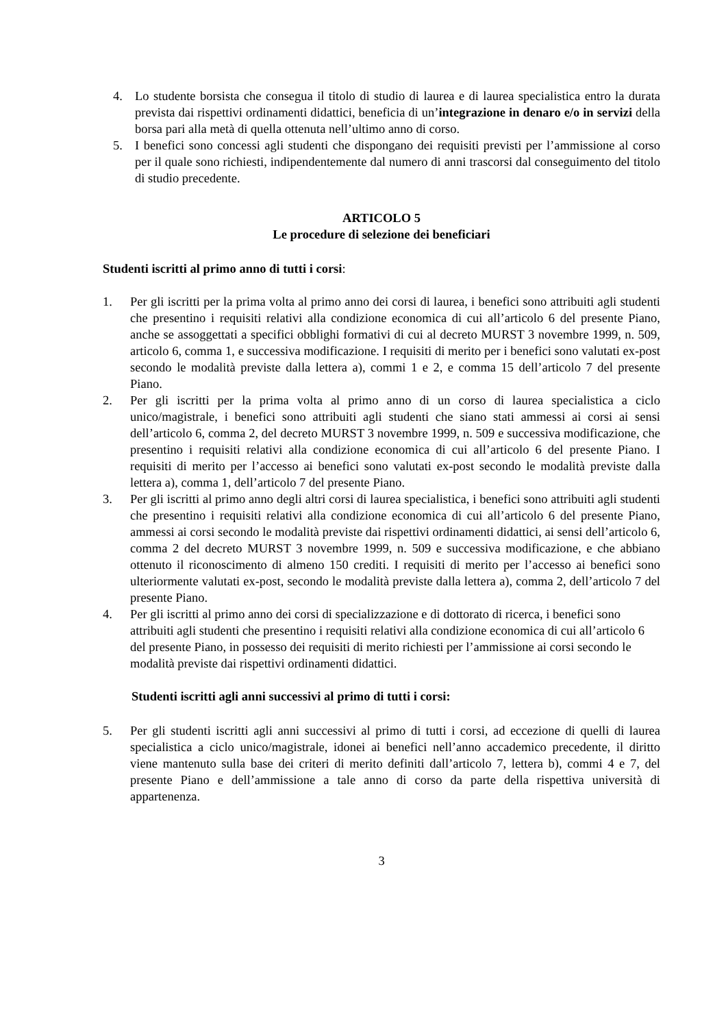4. Lo studente borsista che consegua il titolo di studio di laurea e di laurea specialistica entro la durata prevista dai rispettivi ordinamenti didattici, beneficia di un’integrazione in denaro e/o in servizi della borsa pari alla metà di quella ottenuta nell’ultimo anno di corso.
5. I benefici sono concessi agli studenti che dispongano dei requisiti previsti per l’ammissione al corso per il quale sono richiesti, indipendentemente dal numero di anni trascorsi dal conseguimento del titolo di studio precedente.
ARTICOLO 5
Le procedure di selezione dei beneficiari
Studenti iscritti al primo anno di tutti i corsi:
1. Per gli iscritti per la prima volta al primo anno dei corsi di laurea, i benefici sono attribuiti agli studenti che presentino i requisiti relativi alla condizione economica di cui all’articolo 6 del presente Piano, anche se assoggettati a specifici obblighi formativi di cui al decreto MURST 3 novembre 1999, n. 509, articolo 6, comma 1, e successiva modificazione. I requisiti di merito per i benefici sono valutati ex-post secondo le modalità previste dalla lettera a), commi 1 e 2, e comma 15 dell’articolo 7 del presente Piano.
2. Per gli iscritti per la prima volta al primo anno di un corso di laurea specialistica a ciclo unico/magistrale, i benefici sono attribuiti agli studenti che siano stati ammessi ai corsi ai sensi dell’articolo 6, comma 2, del decreto MURST 3 novembre 1999, n. 509 e successiva modificazione, che presentino i requisiti relativi alla condizione economica di cui all’articolo 6 del presente Piano. I requisiti di merito per l’accesso ai benefici sono valutati ex-post secondo le modalità previste dalla lettera a), comma 1, dell’articolo 7 del presente Piano.
3. Per gli iscritti al primo anno degli altri corsi di laurea specialistica, i benefici sono attribuiti agli studenti che presentino i requisiti relativi alla condizione economica di cui all’articolo 6 del presente Piano, ammessi ai corsi secondo le modalità previste dai rispettivi ordinamenti didattici, ai sensi dell’articolo 6, comma 2 del decreto MURST 3 novembre 1999, n. 509 e successiva modificazione, e che abbiano ottenuto il riconoscimento di almeno 150 crediti. I requisiti di merito per l’accesso ai benefici sono ulteriormente valutati ex-post, secondo le modalità previste dalla lettera a), comma 2, dell’articolo 7 del presente Piano.
4. Per gli iscritti al primo anno dei corsi di specializzazione e di dottorato di ricerca, i benefici sono attribuiti agli studenti che presentino i requisiti relativi alla condizione economica di cui all’articolo 6 del presente Piano, in possesso dei requisiti di merito richiesti per l’ammissione ai corsi secondo le modalità previste dai rispettivi ordinamenti didattici.
Studenti iscritti agli anni successivi al primo di tutti i corsi:
5. Per gli studenti iscritti agli anni successivi al primo di tutti i corsi, ad eccezione di quelli di laurea specialistica a ciclo unico/magistrale, idonei ai benefici nell’anno accademico precedente, il diritto viene mantenuto sulla base dei criteri di merito definiti dall’articolo 7, lettera b), commi 4 e 7, del presente Piano e dell’ammissione a tale anno di corso da parte della rispettiva università di appartenenza.
3